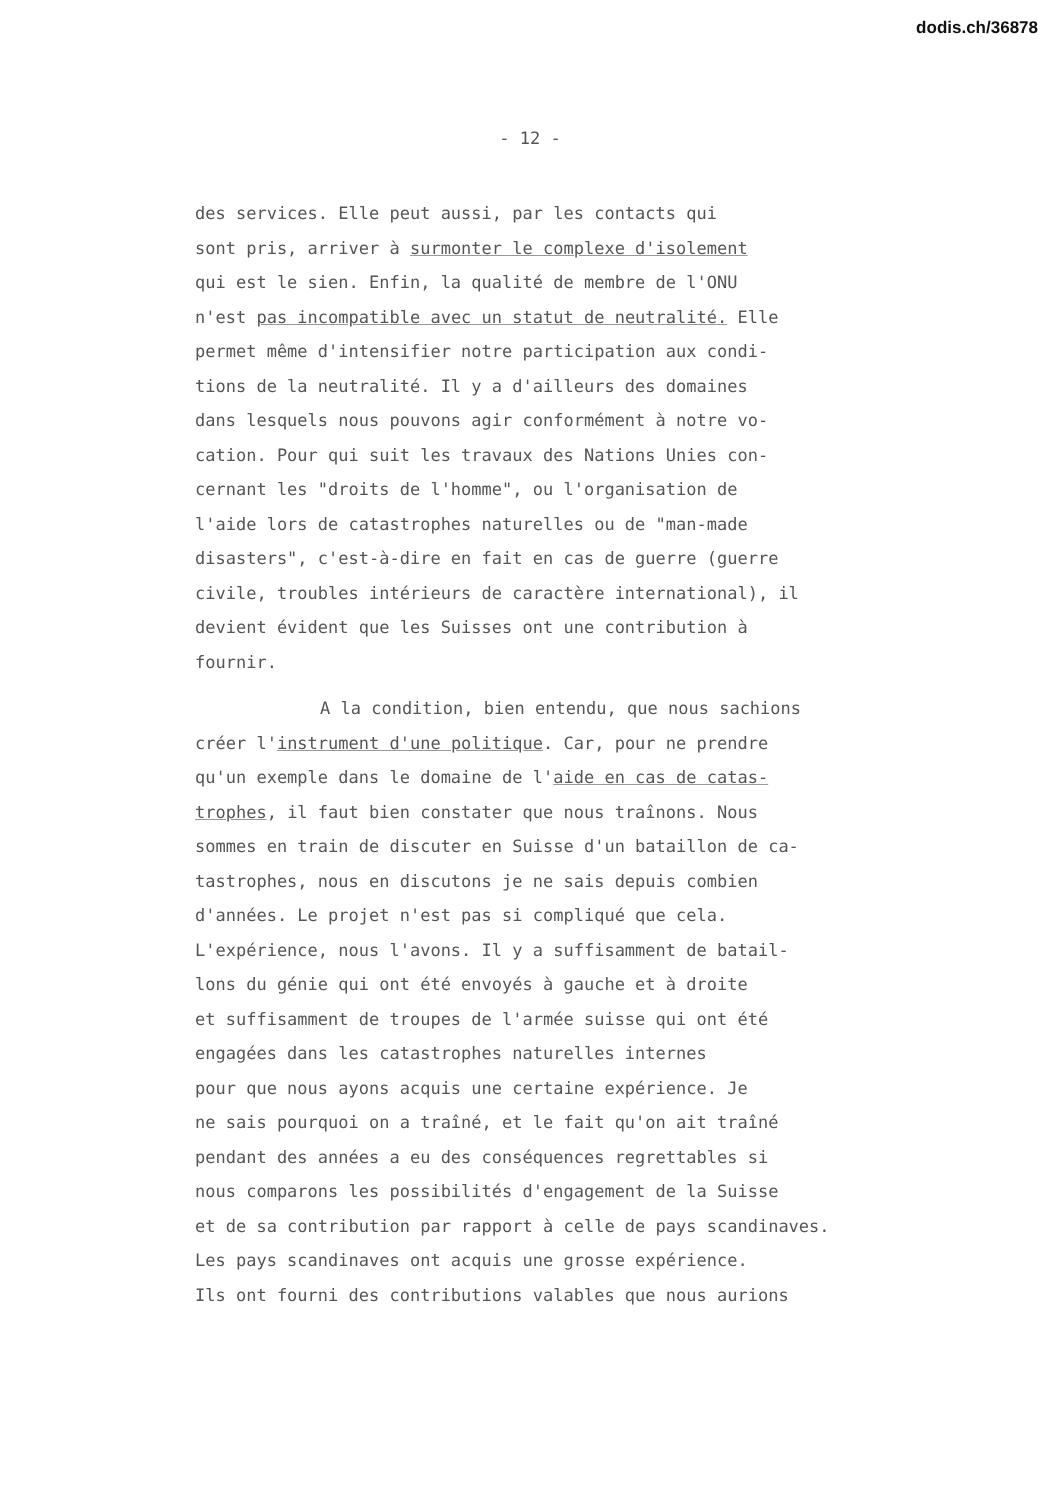dodis.ch/36878
- 12 -
des services. Elle peut aussi, par les contacts qui
sont pris, arriver à surmonter le complexe d'isolement
qui est le sien. Enfin, la qualité de membre de l'ONU
n'est pas incompatible avec un statut de neutralité. Elle
permet même d'intensifier notre participation aux condi-
tions de la neutralité. Il y a d'ailleurs des domaines
dans lesquels nous pouvons agir conformément à notre vo-
cation. Pour qui suit les travaux des Nations Unies con-
cernant les "droits de l'homme", ou l'organisation de
l'aide lors de catastrophes naturelles ou de "man-made
disasters", c'est-à-dire en fait en cas de guerre (guerre
civile, troubles intérieurs de caractère international), il
devient évident que les Suisses ont une contribution à
fournir.
A la condition, bien entendu, que nous sachions
créer l'instrument d'une politique. Car, pour ne prendre
qu'un exemple dans le domaine de l'aide en cas de catas-
trophes, il faut bien constater que nous traînons. Nous
sommes en train de discuter en Suisse d'un bataillon de ca-
tastrophes, nous en discutons je ne sais depuis combien
d'années. Le projet n'est pas si compliqué que cela.
L'expérience, nous l'avons. Il y a suffisamment de batail-
lons du génie qui ont été envoyés à gauche et à droite
et suffisamment de troupes de l'armée suisse qui ont été
engagées dans les catastrophes naturelles internes
pour que nous ayons acquis une certaine expérience. Je
ne sais pourquoi on a traîné, et le fait qu'on ait traîné
pendant des années a eu des conséquences regrettables si
nous comparons les possibilités d'engagement de la Suisse
et de sa contribution par rapport à celle de pays scandinaves.
Les pays scandinaves ont acquis une grosse expérience.
Ils ont fourni des contributions valables que nous aurions